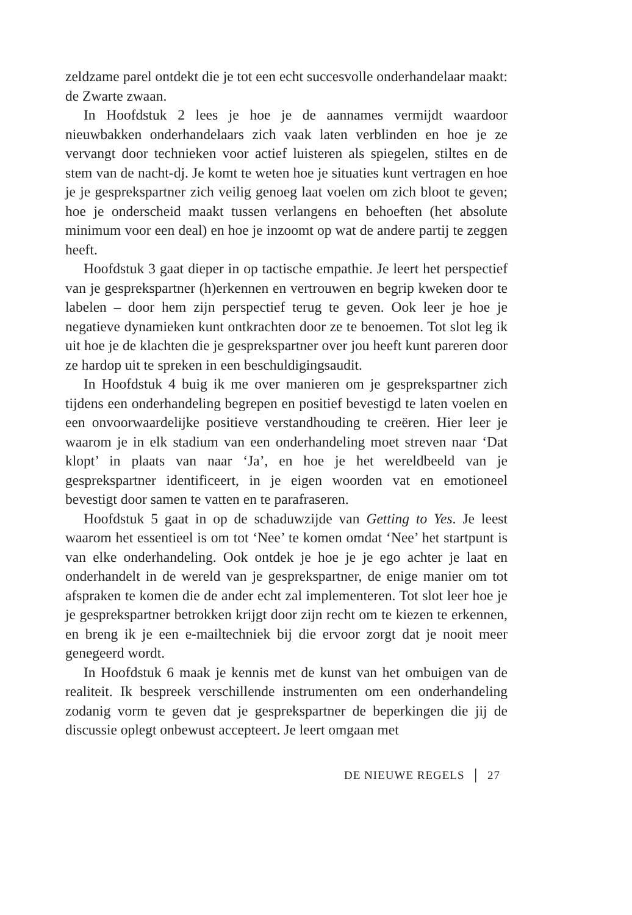zeldzame parel ontdekt die je tot een echt succesvolle onderhandelaar maakt: de Zwarte zwaan.
In Hoofdstuk 2 lees je hoe je de aannames vermijdt waardoor nieuwbakken onderhandelaars zich vaak laten verblinden en hoe je ze vervangt door technieken voor actief luisteren als spiegelen, stiltes en de stem van de nacht-dj. Je komt te weten hoe je situaties kunt vertragen en hoe je je gesprekspartner zich veilig genoeg laat voelen om zich bloot te geven; hoe je onderscheid maakt tussen verlangens en behoeften (het absolute minimum voor een deal) en hoe je inzoomt op wat de andere partij te zeggen heeft.
Hoofdstuk 3 gaat dieper in op tactische empathie. Je leert het perspectief van je gesprekspartner (h)erkennen en vertrouwen en begrip kweken door te labelen – door hem zijn perspectief terug te geven. Ook leer je hoe je negatieve dynamieken kunt ontkrachten door ze te benoemen. Tot slot leg ik uit hoe je de klachten die je gesprekspartner over jou heeft kunt pareren door ze hardop uit te spreken in een beschuldigingsaudit.
In Hoofdstuk 4 buig ik me over manieren om je gesprekspartner zich tijdens een onderhandeling begrepen en positief bevestigd te laten voelen en een onvoorwaardelijke positieve verstandhouding te creëren. Hier leer je waarom je in elk stadium van een onderhandeling moet streven naar ‘Dat klopt’ in plaats van naar ‘Ja’, en hoe je het wereldbeeld van je gesprekspartner identificeert, in je eigen woorden vat en emotioneel bevestigt door samen te vatten en te parafraseren.
Hoofdstuk 5 gaat in op de schaduwzijde van Getting to Yes. Je leest waarom het essentieel is om tot ‘Nee’ te komen omdat ‘Nee’ het startpunt is van elke onderhandeling. Ook ontdek je hoe je je ego achter je laat en onderhandelt in de wereld van je gesprekspartner, de enige manier om tot afspraken te komen die de ander echt zal implementeren. Tot slot leer hoe je je gesprekspartner betrokken krijgt door zijn recht om te kiezen te erkennen, en breng ik je een e-mailtechniek bij die ervoor zorgt dat je nooit meer genegeerd wordt.
In Hoofdstuk 6 maak je kennis met de kunst van het ombuigen van de realiteit. Ik bespreek verschillende instrumenten om een onderhandeling zodanig vorm te geven dat je gesprekspartner de beperkingen die jij de discussie oplegt onbewust accepteert. Je leert omgaan met
DE NIEUWE REGELS │ 27